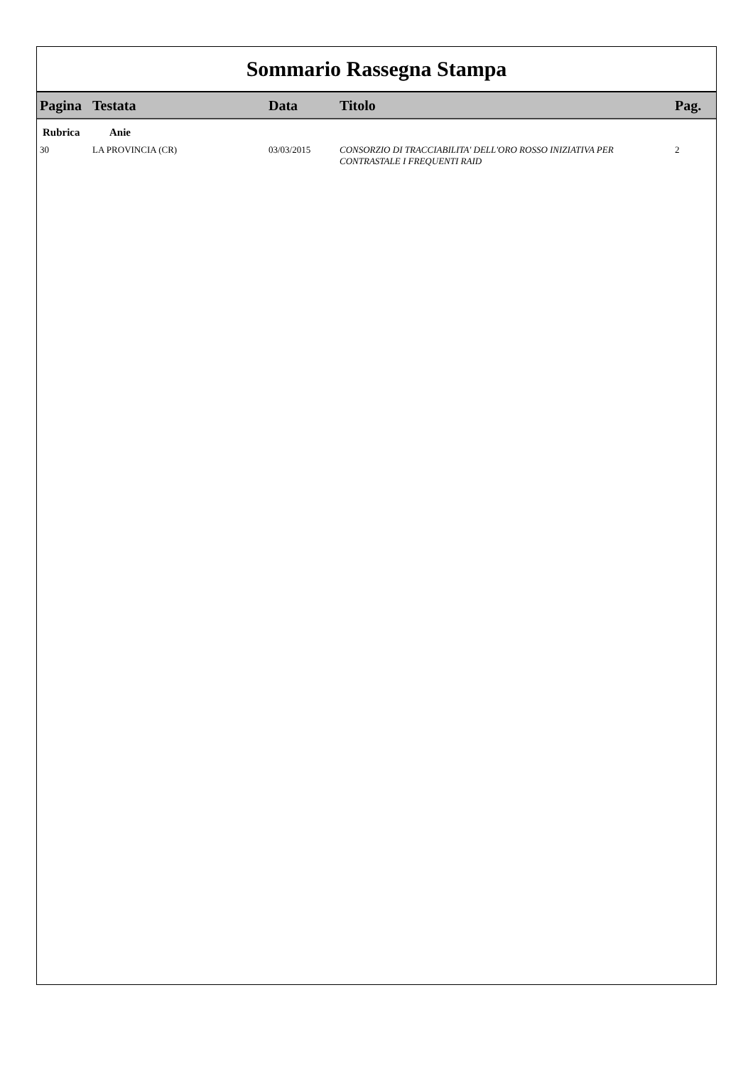Sommario Rassegna Stampa
| Pagina | Testata | Data | Titolo | Pag. |
| --- | --- | --- | --- | --- |
| Rubrica | Anie | | | |
| 30 | LA PROVINCIA (CR) | 03/03/2015 | CONSORZIO DI TRACCIABILITA' DELL'ORO ROSSO INIZIATIVA PER CONTRASTALE I FREQUENTI RAID | 2 |